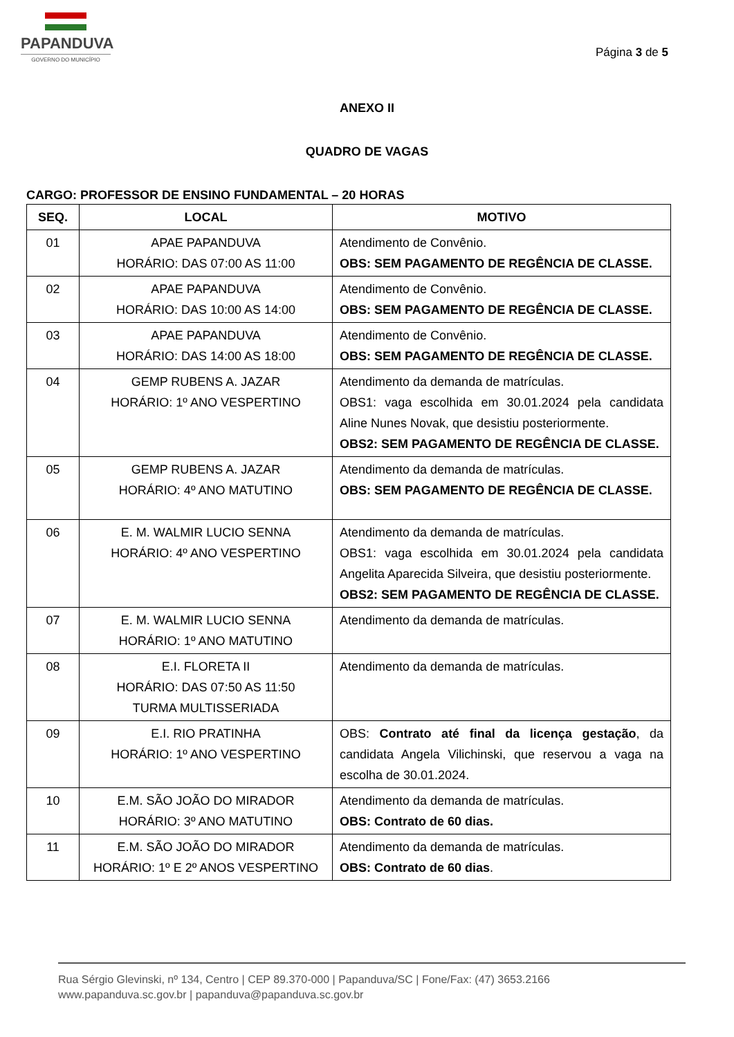PAPANDUVA
GOVERNO DO MUNICÍPIO
Página 3 de 5
ANEXO II
QUADRO DE VAGAS
CARGO: PROFESSOR DE ENSINO FUNDAMENTAL – 20 HORAS
| SEQ. | LOCAL | MOTIVO |
| --- | --- | --- |
| 01 | APAE PAPANDUVA HORÁRIO: DAS 07:00 AS 11:00 | Atendimento de Convênio. OBS: SEM PAGAMENTO DE REGÊNCIA DE CLASSE. |
| 02 | APAE PAPANDUVA HORÁRIO: DAS 10:00 AS 14:00 | Atendimento de Convênio. OBS: SEM PAGAMENTO DE REGÊNCIA DE CLASSE. |
| 03 | APAE PAPANDUVA HORÁRIO: DAS 14:00 AS 18:00 | Atendimento de Convênio. OBS: SEM PAGAMENTO DE REGÊNCIA DE CLASSE. |
| 04 | GEMP RUBENS A. JAZAR HORÁRIO: 1º ANO VESPERTINO | Atendimento da demanda de matrículas. OBS1: vaga escolhida em 30.01.2024 pela candidata Aline Nunes Novak, que desistiu posteriormente. OBS2: SEM PAGAMENTO DE REGÊNCIA DE CLASSE. |
| 05 | GEMP RUBENS A. JAZAR HORÁRIO: 4º ANO MATUTINO | Atendimento da demanda de matrículas. OBS: SEM PAGAMENTO DE REGÊNCIA DE CLASSE. |
| 06 | E. M. WALMIR LUCIO SENNA HORÁRIO: 4º ANO VESPERTINO | Atendimento da demanda de matrículas. OBS1: vaga escolhida em 30.01.2024 pela candidata Angelita Aparecida Silveira, que desistiu posteriormente. OBS2: SEM PAGAMENTO DE REGÊNCIA DE CLASSE. |
| 07 | E. M. WALMIR LUCIO SENNA HORÁRIO: 1º ANO MATUTINO | Atendimento da demanda de matrículas. |
| 08 | E.I. FLORETA II HORÁRIO: DAS 07:50 AS 11:50 TURMA MULTISSERIADA | Atendimento da demanda de matrículas. |
| 09 | E.I. RIO PRATINHA HORÁRIO: 1º ANO VESPERTINO | OBS: Contrato até final da licença gestação , da candidata Angela Vilichinski, que reservou a vaga na escolha de 30.01.2024. |
| 10 | E.M. SÃO JOÃO DO MIRADOR HORÁRIO: 3º ANO MATUTINO | Atendimento da demanda de matrículas. OBS: Contrato de 60 dias. |
| 11 | E.M. SÃO JOÃO DO MIRADOR HORÁRIO: 1º E 2º ANOS VESPERTINO | Atendimento da demanda de matrículas. OBS: Contrato de 60 dias . |
Rua Sérgio Glevinski, nº 134, Centro | CEP 89.370-000 | Papanduva/SC | Fone/Fax: (47) 3653.2166
www.papanduva.sc.gov.br | papanduva@papanduva.sc.gov.br